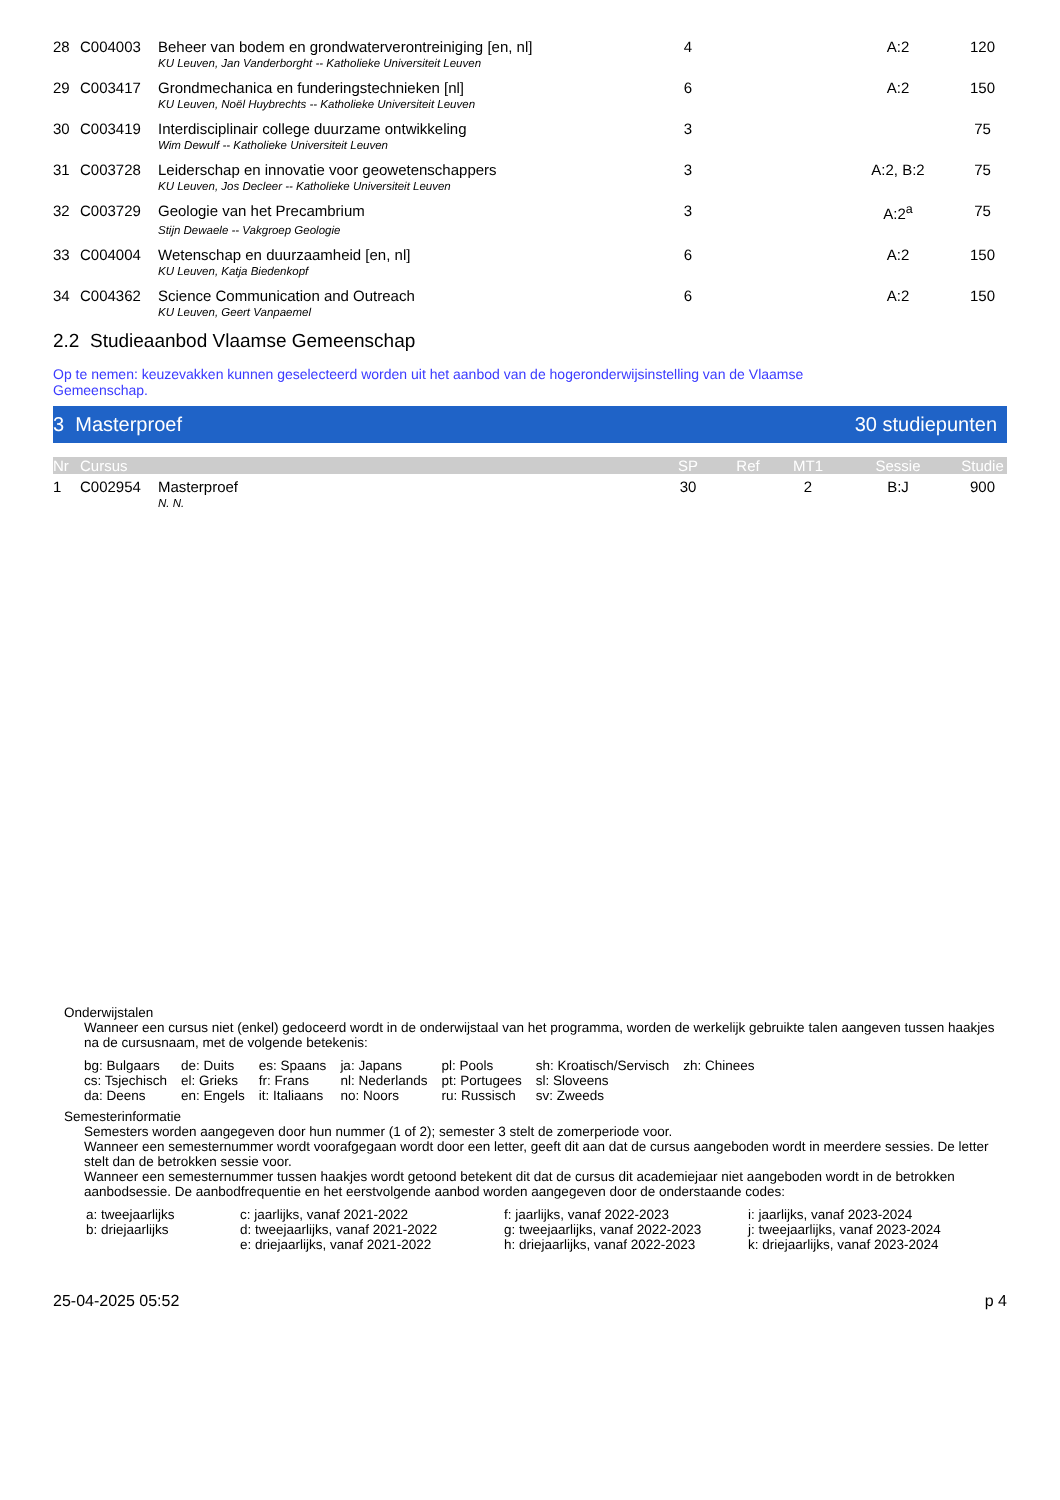| 28 | C004003 | Beheer van bodem en grondwaterverontreiniging [en, nl] | 4 | | | A:2 | 120 |
| | | KU Leuven, Jan Vanderborght -- Katholieke Universiteit Leuven | | | | | |
| 29 | C003417 | Grondmechanica en funderingstechnieken [nl] | 6 | | | A:2 | 150 |
| | | KU Leuven, Noël Huybrechts -- Katholieke Universiteit Leuven | | | | | |
| 30 | C003419 | Interdisciplinair college duurzame ontwikkeling | 3 | | | | 75 |
| | | Wim Dewulf -- Katholieke Universiteit Leuven | | | | | |
| 31 | C003728 | Leiderschap en innovatie voor geowetenschappers | 3 | | | A:2, B:2 | 75 |
| | | KU Leuven, Jos Decleer -- Katholieke Universiteit Leuven | | | | | |
| 32 | C003729 | Geologie van het Precambrium | 3 | | | A:2<sup>a</sup> | 75 |
| | | Stijn Dewaele -- Vakgroep Geologie | | | | | |
| 33 | C004004 | Wetenschap en duurzaamheid [en, nl] | 6 | | | A:2 | 150 |
| | | KU Leuven, Katja Biedenkopf | | | | | |
| 34 | C004362 | Science Communication and Outreach | 6 | | | A:2 | 150 |
| | | KU Leuven, Geert Vanpaemel | | | | | |
2.2 Studieaanbod Vlaamse Gemeenschap
Op te nemen: keuzevakken kunnen geselecteerd worden uit het aanbod van de hogeronderwijsinstelling van de Vlaamse
Gemeenschap.
3 Masterproef 30 studiepunten
| Nr | Cursus | | SP | Ref | MT1 | Sessie | Studie |
| --- | --- | --- | --- | --- | --- | --- | --- |
| 1 | C002954 | Masterproef | 30 | | 2 | B:J | 900 |
| | | N. N. | | | | | |
Onderwijstalen
Wanneer een cursus niet (enkel) gedoceerd wordt in de onderwijstaal van het programma, worden de werkelijk gebruikte talen aangeven tussen haakjes na de cursusnaam, met de volgende betekenis:
| bg: Bulgaars | de: Duits | es: Spaans | ja: Japans | pl: Pools | sh: Kroatisch/Servisch | zh: Chinees |
| cs: Tsjechisch | el: Grieks | fr: Frans | nl: Nederlands | pt: Portugees | sl: Sloveens | |
| da: Deens | en: Engels | it: Italiaans | no: Noors | ru: Russisch | sv: Zweeds | |
Semesterinformatie
Semesters worden aangegeven door hun nummer (1 of 2); semester 3 stelt de zomerperiode voor.
Wanneer een semesternummer wordt voorafgegaan wordt door een letter, geeft dit aan dat de cursus aangeboden wordt in meerdere sessies. De letter stelt dan de betrokken sessie voor.
Wanneer een semesternummer tussen haakjes wordt getoond betekent dit dat de cursus dit academiejaar niet aangeboden wordt in de betrokken aanbodsessie. De aanbodfrequentie en het eerstvolgende aanbod worden aangegeven door de onderstaande codes:
| a: tweejaarlijks | c: jaarlijks, vanaf 2021-2022 | f: jaarlijks, vanaf 2022-2023 | i: jaarlijks, vanaf 2023-2024 |
| b: driejaarlijks | d: tweejaarlijks, vanaf 2021-2022 | g: tweejaarlijks, vanaf 2022-2023 | j: tweejaarlijks, vanaf 2023-2024 |
| | e: driejaarlijks, vanaf 2021-2022 | h: driejaarlijks, vanaf 2022-2023 | k: driejaarlijks, vanaf 2023-2024 |
25-04-2025 05:52 p 4